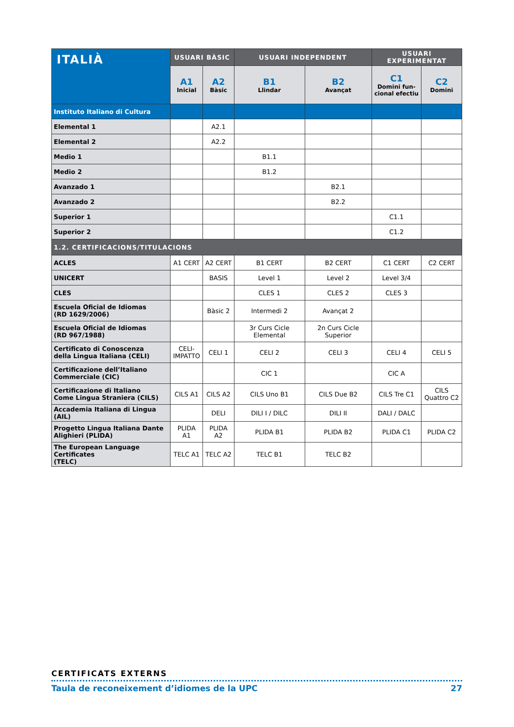| ITALIÀ | USUARI BÀSIC | | USUARI INDEPENDENT | | USUARI EXPERIMENTAT | |
| --- | --- | --- | --- | --- | --- | --- |
| | A1 Inicial | A2 Bàsic | B1 Llindar | B2 Avançat | C1 Domini fun- cional efectiu | C2 Domini |
| Instituto Italiano di Cultura | | | | | | |
| Elemental 1 | | A2.1 | | | | |
| Elemental 2 | | A2.2 | | | | |
| Medio 1 | | | B1.1 | | | |
| Medio 2 | | | B1.2 | | | |
| Avanzado 1 | | | | B2.1 | | |
| Avanzado 2 | | | | B2.2 | | |
| Superior 1 | | | | | C1.1 | |
| Superior 2 | | | | | C1.2 | |
| 1.2. CERTIFICACIONS/TITULACIONS | | | | | | |
| ACLES | A1 CERT | A2 CERT | B1 CERT | B2 CERT | C1 CERT | C2 CERT |
| UNICERT | | BASIS | Level 1 | Level 2 | Level 3/4 | |
| CLES | | | CLES 1 | CLES 2 | CLES 3 | |
| Escuela Oficial de Idiomas (RD 1629/2006) | | Bàsic 2 | Intermedi 2 | Avançat 2 | | |
| Escuela Oficial de Idiomas (RD 967/1988) | | | 3r Curs Cicle Elemental | 2n Curs Cicle Superior | | |
| Certificato di Conoscenza della Lingua Italiana (CELI) | CELI- IMPATTO | CELI 1 | CELI 2 | CELI 3 | CELI 4 | CELI 5 |
| Certificazione dell’Italiano Commerciale (CIC) | | | CIC 1 | | CIC A | |
| Certificazione di Italiano Come Lingua Straniera (CILS) | CILS A1 | CILS A2 | CILS Uno B1 | CILS Due B2 | CILS Tre C1 | CILS Quattro C2 |
| Accademia Italiana di Lingua (AIL) | | DELI | DILI I / DILC | DILI II | DALI / DALC | |
| Progetto Lingua Italiana Dante Alighieri (PLIDA) | PLIDA A1 | PLIDA A2 | PLIDA B1 | PLIDA B2 | PLIDA C1 | PLIDA C2 |
| The European Language Certificates (TELC) | TELC A1 | TELC A2 | TELC B1 | TELC B2 | | |
CERTIFICATS EXTERNS
Taula de reconeixement d’idiomes de la UPC 27